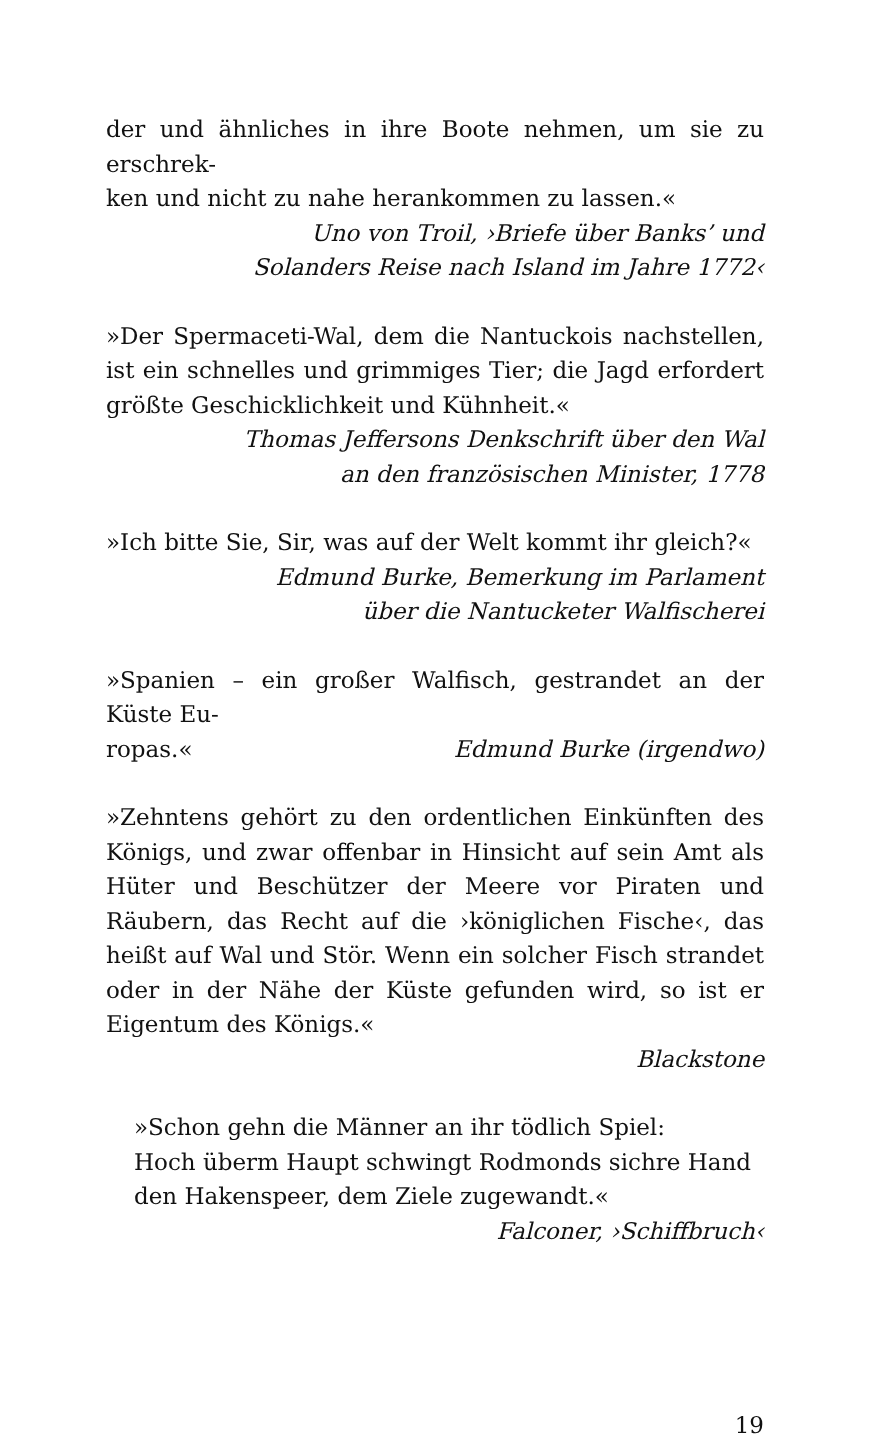der und ähnliches in ihre Boote nehmen, um sie zu erschrek-
ken und nicht zu nahe herankommen zu lassen.«
Uno von Troil, ›Briefe über Banks’ und
Solanders Reise nach Island im Jahre 1772‹
»Der Spermaceti-Wal, dem die Nantuckois nachstellen, ist ein schnelles und grimmiges Tier; die Jagd erfordert größte Geschicklichkeit und Kühnheit.«
Thomas Jeffersons Denkschrift über den Wal
an den französischen Minister, 1778
»Ich bitte Sie, Sir, was auf der Welt kommt ihr gleich?«
Edmund Burke, Bemerkung im Parlament
über die Nantucketer Walfischerei
»Spanien – ein großer Walfisch, gestrandet an der Küste Eu-
ropas.« Edmund Burke (irgendwo)
»Zehntens gehört zu den ordentlichen Einkünften des Königs, und zwar offenbar in Hinsicht auf sein Amt als Hüter und Beschützer der Meere vor Piraten und Räubern, das Recht auf die ›königlichen Fische‹, das heißt auf Wal und Stör. Wenn ein solcher Fisch strandet oder in der Nähe der Küste gefunden wird, so ist er Eigentum des Königs.«
Blackstone
»Schon gehn die Männer an ihr tödlich Spiel:
Hoch überm Haupt schwingt Rodmonds sichre Hand
den Hakenspeer, dem Ziele zugewandt.«
Falconer, ›Schiffbruch‹
19